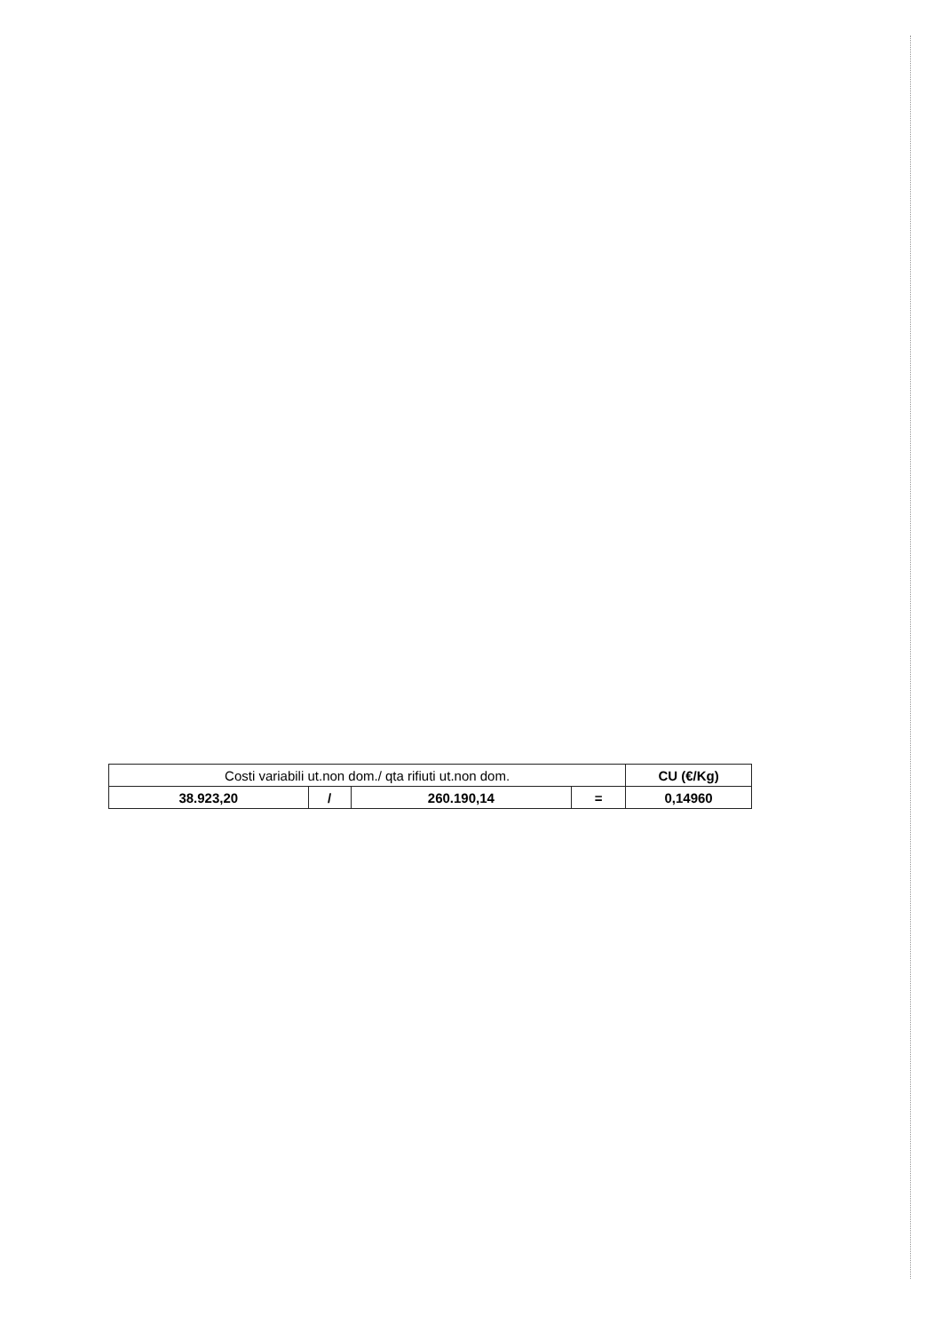| Costi variabili ut.non dom./ qta rifiuti ut.non dom. | | | | CU (€/Kg) |
| --- | --- | --- | --- | --- |
| 38.923,20 | / | 260.190,14 | = | 0,14960 |